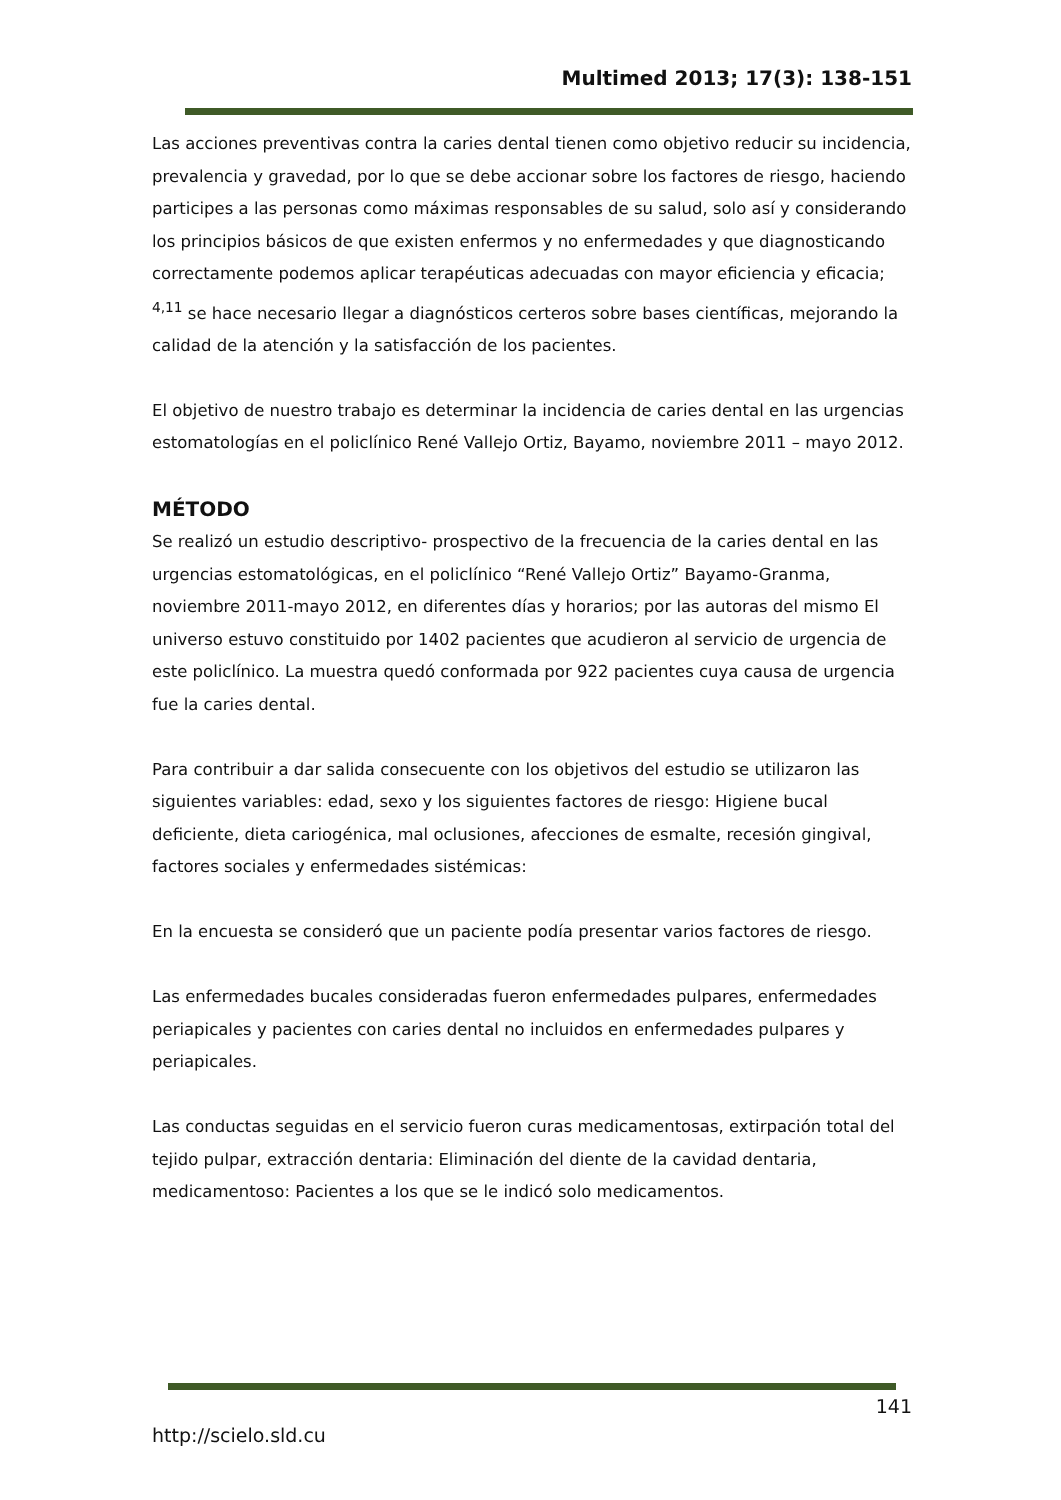Multimed 2013; 17(3): 138-151
Las acciones preventivas contra la caries dental tienen como objetivo reducir su incidencia, prevalencia y gravedad, por lo que se debe accionar sobre los factores de riesgo, haciendo participes a las personas como máximas responsables de su salud, solo así y considerando los principios básicos de que existen enfermos y no enfermedades y que diagnosticando correctamente podemos aplicar terapéuticas adecuadas con mayor eficiencia y eficacia; <sup>4,11</sup> se hace necesario llegar a diagnósticos certeros sobre bases científicas, mejorando la calidad de la atención y la satisfacción de los pacientes.
El objetivo de nuestro trabajo es determinar la incidencia de caries dental en las urgencias estomatologías en el policlínico René Vallejo Ortiz, Bayamo, noviembre 2011 – mayo 2012.
MÉTODO
Se realizó un estudio descriptivo- prospectivo de la frecuencia de la caries dental en las urgencias estomatológicas, en el policlínico “René Vallejo Ortiz” Bayamo-Granma, noviembre 2011-mayo 2012, en diferentes días y horarios; por las autoras del mismo El universo estuvo constituido por 1402 pacientes que acudieron al servicio de urgencia de este policlínico. La muestra quedó conformada por 922 pacientes cuya causa de urgencia fue la caries dental.
Para contribuir a dar salida consecuente con los objetivos del estudio se utilizaron las siguientes variables: edad, sexo y los siguientes factores de riesgo: Higiene bucal deficiente, dieta cariogénica, mal oclusiones, afecciones de esmalte, recesión gingival, factores sociales y enfermedades sistémicas:
En la encuesta se consideró que un paciente podía presentar varios factores de riesgo.
Las enfermedades bucales consideradas fueron enfermedades pulpares, enfermedades periapicales y pacientes con caries dental no incluidos en enfermedades pulpares y periapicales.
Las conductas seguidas en el servicio fueron curas medicamentosas, extirpación total del tejido pulpar, extracción dentaria: Eliminación del diente de la cavidad dentaria, medicamentoso: Pacientes a los que se le indicó solo medicamentos.
141
http://scielo.sld.cu